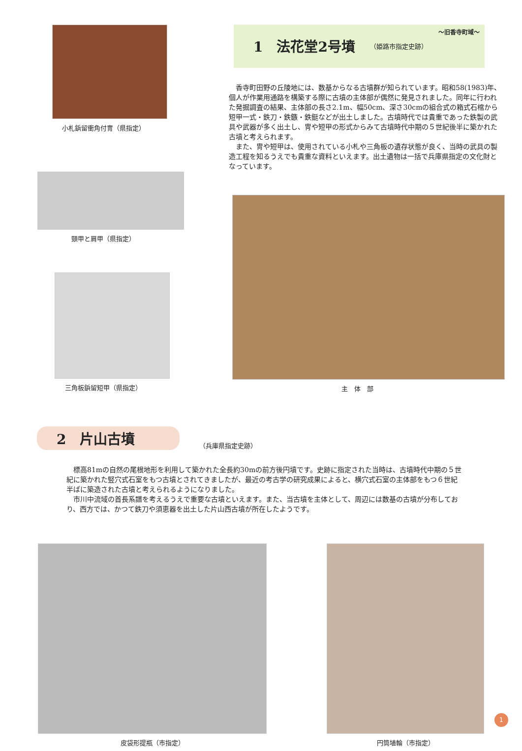小札鋲留衝角付冑（県指定）
頸甲と肩甲（県指定）
三角板鋲留短甲（県指定）
～旧香寺町域～
1　法花堂2号墳 （姫路市指定史跡）
香寺町田野の丘陵地には、数基からなる古墳群が知られています。昭和58(1983)年、個人が作業用通路を構築する際に古墳の主体部が偶然に発見されました。同年に行われた発掘調査の結果、主体部の長さ2.1m、幅50cm、深さ30cmの組合式の箱式石棺から短甲一式・鉄刀・鉄鏃・鉄鋌などが出土しました。古墳時代では貴重であった鉄製の武具や武器が多く出土し、冑や短甲の形式からみて古墳時代中期の５世紀後半に築かれた古墳と考えられます。
また、冑や短甲は、使用されている小札や三角板の遺存状態が良く、当時の武具の製造工程を知るうえでも貴重な資料といえます。出土遺物は一括で兵庫県指定の文化財となっています。
主　体　部
2　片山古墳
（兵庫県指定史跡）
標高81mの自然の尾根地形を利用して築かれた全長約30mの前方後円墳です。史跡に指定された当時は、古墳時代中期の５世紀に築かれた竪穴式石室をもつ古墳とされてきましたが、最近の考古学の研究成果によると、横穴式石室の主体部をもつ６世紀半ばに築造された古墳と考えられるようになりました。
市川中流域の首長系譜を考えるうえで重要な古墳といえます。また、当古墳を主体として、周辺には数基の古墳が分布しており、西方では、かつて鉄刀や須恵器を出土した片山西古墳が所在したようです。
皮袋形提瓶（市指定） 円筒埴輪（市指定）
1